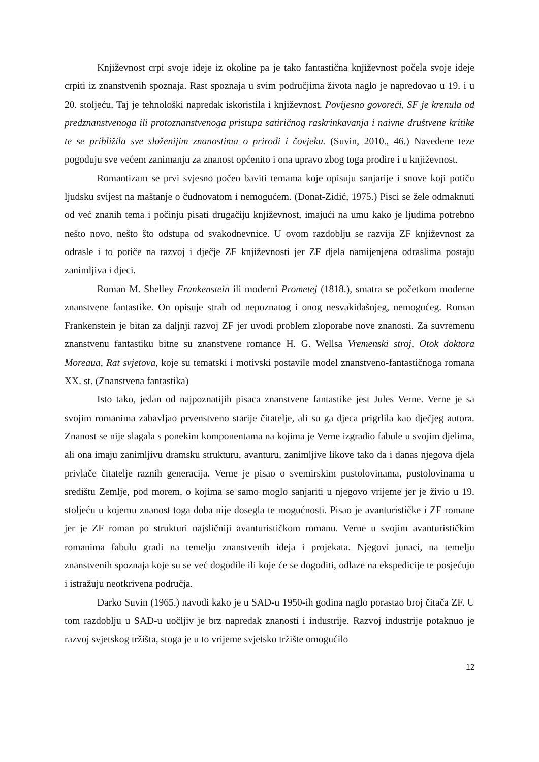Književnost crpi svoje ideje iz okoline pa je tako fantastična književnost počela svoje ideje crpiti iz znanstvenih spoznaja. Rast spoznaja u svim područjima života naglo je napredovao u 19. i u 20. stoljeću. Taj je tehnološki napredak iskoristila i književnost. Povijesno govoreći, SF je krenula od predznanstvenoga ili protoznanstvenoga pristupa satiričnog raskrinkavanja i naivne društvene kritike te se približila sve složenijim znanostima o prirodi i čovjeku. (Suvin, 2010., 46.) Navedene teze pogoduju sve većem zanimanju za znanost općenito i ona upravo zbog toga prodire i u književnost.
Romantizam se prvi svjesno počeo baviti temama koje opisuju sanjarije i snove koji potiču ljudsku svijest na maštanje o čudnovatom i nemogućem. (Donat-Zidić, 1975.) Pisci se žele odmaknuti od već znanih tema i počinju pisati drugačiju književnost, imajući na umu kako je ljudima potrebno nešto novo, nešto što odstupa od svakodnevnice. U ovom razdoblju se razvija ZF književnost za odrasle i to potiče na razvoj i dječje ZF književnosti jer ZF djela namijenjena odraslima postaju zanimljiva i djeci.
Roman M. Shelley Frankenstein ili moderni Prometej (1818.), smatra se početkom moderne znanstvene fantastike. On opisuje strah od nepoznatog i onog nesvakidašnjeg, nemogućeg. Roman Frankenstein je bitan za daljnji razvoj ZF jer uvodi problem zloporabe nove znanosti. Za suvremenu znanstvenu fantastiku bitne su znanstvene romance H. G. Wellsa Vremenski stroj, Otok doktora Moreaua, Rat svjetova, koje su tematski i motivski postavile model znanstveno-fantastičnoga romana XX. st. (Znanstvena fantastika)
Isto tako, jedan od najpoznatijih pisaca znanstvene fantastike jest Jules Verne. Verne je sa svojim romanima zabavljao prvenstveno starije čitatelje, ali su ga djeca prigrlila kao dječjeg autora. Znanost se nije slagala s ponekim komponentama na kojima je Verne izgradio fabule u svojim djelima, ali ona imaju zanimljivu dramsku strukturu, avanturu, zanimljive likove tako da i danas njegova djela privlače čitatelje raznih generacija. Verne je pisao o svemirskim pustolovinama, pustolovinama u središtu Zemlje, pod morem, o kojima se samo moglo sanjariti u njegovo vrijeme jer je živio u 19. stoljeću u kojemu znanost toga doba nije dosegla te mogućnosti. Pisao je avanturističke i ZF romane jer je ZF roman po strukturi najsličniji avanturističkom romanu. Verne u svojim avanturističkim romanima fabulu gradi na temelju znanstvenih ideja i projekata. Njegovi junaci, na temelju znanstvenih spoznaja koje su se već dogodile ili koje će se dogoditi, odlaze na ekspedicije te posjećuju i istražuju neotkrivena područja.
Darko Suvin (1965.) navodi kako je u SAD-u 1950-ih godina naglo porastao broj čitača ZF. U tom razdoblju u SAD-u uočljiv je brz napredak znanosti i industrije. Razvoj industrije potaknuo je razvoj svjetskog tržišta, stoga je u to vrijeme svjetsko tržište omogućilo
12